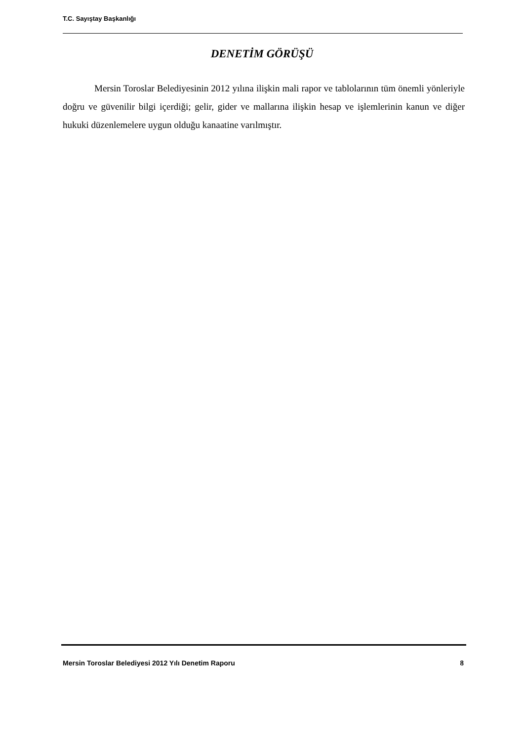T.C. Sayıştay Başkanlığı
DENETİM GÖRÜŞÜ
Mersin Toroslar Belediyesinin 2012 yılına ilişkin mali rapor ve tablolarının tüm önemli yönleriyle doğru ve güvenilir bilgi içerdiği; gelir, gider ve mallarına ilişkin hesap ve işlemlerinin kanun ve diğer hukuki düzenlemelere uygun olduğu kanaatine varılmıştır.
Mersin Toroslar Belediyesi 2012 Yılı Denetim Raporu 8